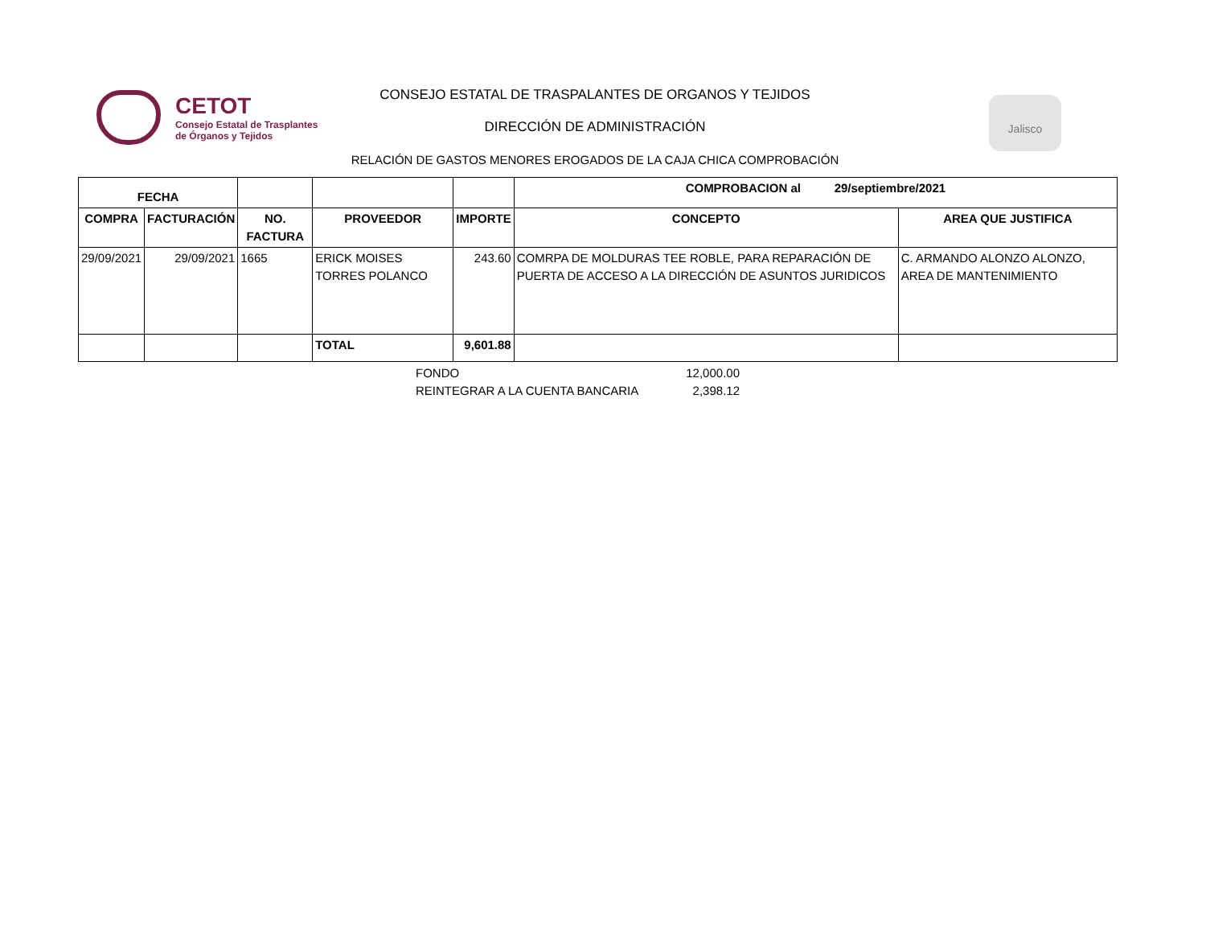CETOT
Consejo Estatal de Trasplantes
de Órganos y Tejidos
CONSEJO ESTATAL DE TRASPALANTES DE ORGANOS Y TEJIDOS
DIRECCIÓN DE ADMINISTRACIÓN
RELACIÓN DE GASTOS MENORES EROGADOS DE LA CAJA CHICA COMPROBACIÓN
Jalisco
| FECHA | | | | | COMPROBACION al 29/septiembre/2021 | |
| --- | --- | --- | --- | --- | --- | --- |
| COMPRA | FACTURACIÓN | NO. FACTURA | PROVEEDOR | IMPORTE | CONCEPTO | AREA QUE JUSTIFICA |
| 29/09/2021 | 29/09/2021 | 1665 | ERICK MOISES TORRES POLANCO | 243.60 | COMRPA DE MOLDURAS TEE ROBLE, PARA REPARACIÓN DE PUERTA DE ACCESO A LA DIRECCIÓN DE ASUNTOS JURIDICOS | C. ARMANDO ALONZO ALONZO, AREA DE MANTENIMIENTO |
| | | | TOTAL | 9,601.88 | | |
FONDO 12,000.00
REINTEGRAR A LA CUENTA BANCARIA 2,398.12